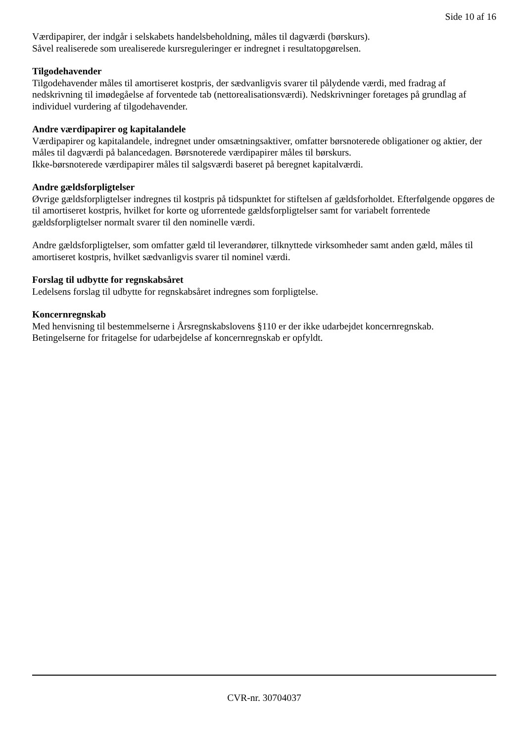Side 10 af 16
Værdipapirer, der indgår i selskabets handelsbeholdning, måles til dagværdi (børskurs).
Såvel realiserede som urealiserede kursreguleringer er indregnet i resultatopgørelsen.
Tilgodehavender
Tilgodehavender måles til amortiseret kostpris, der sædvanligvis svarer til pålydende værdi, med fradrag af nedskrivning til imødegåelse af forventede tab (nettorealisationsværdi). Nedskrivninger foretages på grundlag af individuel vurdering af tilgodehavender.
Andre værdipapirer og kapitalandele
Værdipapirer og kapitalandele, indregnet under omsætningsaktiver, omfatter børsnoterede obligationer og aktier, der måles til dagværdi på balancedagen. Børsnoterede værdipapirer måles til børskurs.
Ikke-børsnoterede værdipapirer måles til salgsværdi baseret på beregnet kapitalværdi.
Andre gældsforpligtelser
Øvrige gældsforpligtelser indregnes til kostpris på tidspunktet for stiftelsen af gældsforholdet. Efterfølgende opgøres de til amortiseret kostpris, hvilket for korte og uforrentede gældsforpligtelser samt for variabelt forrentede gældsforpligtelser normalt svarer til den nominelle værdi.
Andre gældsforpligtelser, som omfatter gæld til leverandører, tilknyttede virksomheder samt anden gæld, måles til amortiseret kostpris, hvilket sædvanligvis svarer til nominel værdi.
Forslag til udbytte for regnskabsåret
Ledelsens forslag til udbytte for regnskabsåret indregnes som forpligtelse.
Koncernregnskab
Med henvisning til bestemmelserne i Årsregnskabslovens §110 er der ikke udarbejdet koncernregnskab.
Betingelserne for fritagelse for udarbejdelse af koncernregnskab er opfyldt.
CVR-nr. 30704037